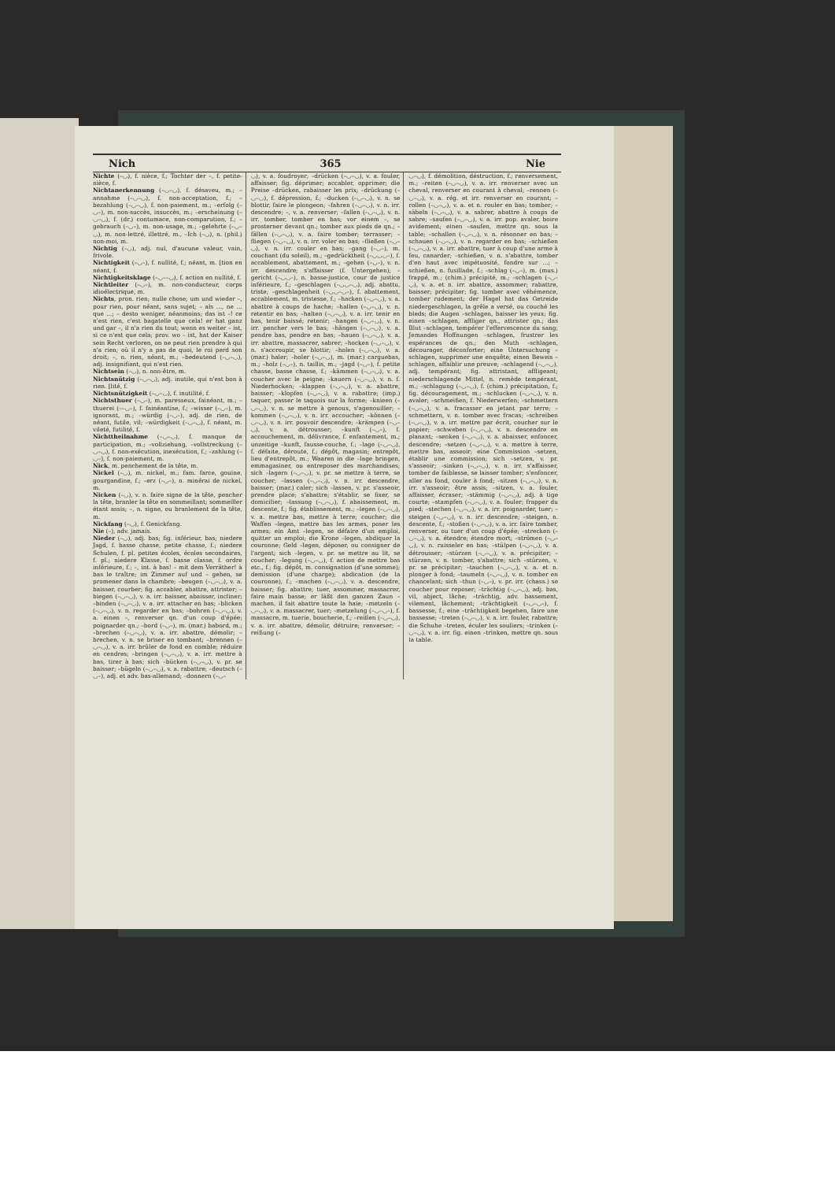Nich 365 Nie
Nichte (–◡), f. nièce, f.; Tochter der –, f. petite-nièce, f.
Nichtanerkennung (–◡–◡), f. désaveu, m.; –annahme (–◡–◡), f. non-acceptation, f.; –bezahlung (–◡–◡), f. non-paiement, m.; –erfolg (–◡–), m. non-succès, insuccès, m.; –erscheinung (–◡–◡), f. (dr.) contumace, non-comparution, f.; –gebrauch (–◡–), m. non-usage, m.; –gelehrte (–◡–◡), m. non-lettré, illettré, m., –Ich (–◡), n. (phil.) non-moi, m.
Nichtig (–◡), adj. nul, d'aucune valeur, vain, frivole.
Nichtigkeit (–◡–), f. nullité, f.; néant, m. [tion en néant, f.
Nichtigkeitsklage (–◡––◡), f. action en nullité, f.
Nichtleiter (–◡–), m. non-conducteur, corps idioélectrique, m.
Nichts, pron. rien; nulle chose; um und wieder –, pour rien, pour néant, sans sujet; – als ..., ne ... que ...; – desto weniger, néanmoins; das ist –! ce n'est rien, c'est bagatelle que cela! er hat ganz und gar –, il n'a rien du tout; wenn es weiter – ist, si ce n'est que cela; prov. wo – ist, hat der Kaiser sein Recht verloren, on ne peut rien prendre à qui n'a rien; où il n'y a pas de quoi, le roi perd son droit; –, n. rien, néant, m.; –bedeutend (–◡–◡), adj. insignifiant, qui n'est rien.
Nichtsein (–◡), n. non-être, m.
Nichtsnützig (–◡–◡), adj. inutile, qui n'est bon à rien. [lité, f.
Nichtsnützigkeit (–◡–◡), f. inutilité, f.
Nichtsthuer (–◡–), m. paresseux, fainéant, m.; –thuerei (––◡–), f. fainéantise, f.; –wisser (–◡–), m. ignorant, m.; –würdig (–◡–), adj. de rien, de néant, futile, vil; –würdigkeit (–◡–◡), f. néant, m. vileté, futilité, f.
Nichttheilnahme (–◡–◡), f. manque de participation, m.; –vollziehung, –vollstreckung (–◡–◡), f. non-exécution, inexécution, f.; –zahlung (–◡–), f. non-paiement, m.
Nick, m. penchement de la tête, m.
Nickel (–◡), m. nickel, m.; fam. farce, gouine, gourgandine, f.; –erz (–◡–), n. minérai de nickel, m.
Nicken (–◡), v. n. faire signe de la tête, pencher la tête, branler la tête en sommeillant; sommeiller étant assis; –, n. signe, ou branlement de la tête, m.
Nickfang (–◡), f. Genickfang.
Nie (–), adv. jamais.
Nieder (–◡), adj. bas; fig. inférieur, bas; niedere Jagd, f. basse chasse, petite chasse, f.; niedere Schulen, f. pl. petites écoles, écoles secondaires, f. pl.; niedere Klasse, f. basse classe, f. ordre inférieure, f.; –, int. à bas! – mit dem Verräther! à bas le traître; im Zimmer auf und – gehen, se promener dans la chambre; –beugen (–◡–◡), v. a. baisser, courber; fig. accabler, abattre, attrister; –biegen (–◡–◡), v. a. irr. baisser, abaisser, incliner; –binden (–◡–◡), v. a. irr. attacher en bas; –blicken (–◡–◡), v. n. regarder en bas; –bohren (–◡–◡), v. a. einen –, renverser qn. d'un coup d'épée; poignarder qn.; –bord (–◡–), m. (mar.) babord, m.; –brechen (–◡–◡), v. a. irr. abattre, démolir; –brechen, v. n. se briser en tombant; –brennen (–◡–◡), v. a. irr. brûler de fond en comble; réduire en cendres; –bringen (–◡–◡), v. a. irr. mettre à bas, tirer à bas; sich –bücken (–◡–◡), v. pr. se baisser; –bügeln (–◡–◡), v. a. rabattre; –deutsch (–◡–), adj. et adv. bas-allemand; –donnern (–◡–
◡), v. a. foudroyer; –drücken (–◡–◡), v. a. fouler, affaisser; fig. déprimer; accabler, opprimer; die Preise –drücken, rabaisser les prix; –drückung (–◡–◡), f. dépression, f.; –ducken (–◡–◡), v. n. se blottir, faire le plongeon; –fahren (–◡–◡), v. n. irr. descendre; –, v. a. renverser; –fallen (–◡–◡), v. n. irr. tomber, tomber en bas; vor einem –, se prosterner devant qn.; tomber aux pieds de qn.; –fällen (–◡–◡), v. a. faire tomber; terrasser; –fliegen (–◡–◡), v. n. irr. voler en bas; –fließen (–◡–◡), v. n. irr. couler en bas; –gang (–◡–), m. couchant (du soleil), m.; –gedrücktheit (–◡◡◡–), f. accablement, abattement, m.; –gehen (–◡–), v. n. irr. descendre; s'affaisser (f. Untergehen); –gericht (–◡◡–), n. basse-justice, cour de justice inférieure, f.; –geschlagen (–◡◡–◡), adj. abattu, triste; –geschlagenheit (–◡◡–◡–), f. abattement, accablement, m. tristesse, f.; –hacken (–◡–◡), v. a. abattre à coups de hache; –hallen (–◡–◡), v. n. retentir en bas; –halten (–◡–◡), v. a. irr. tenir en bas, tenir baissé; retenir; –hangen (–◡–◡), v. n. irr. pencher vers le bas; –hängen (–◡–◡), v. a. pendre bas, pendre en bas; –hauen (–◡–◡), v. a. irr. abattre, massacrer, sabrer; –hocken (–◡–◡), v. n. s'accroupir, se blottir; –holen (–◡–◡), v. a. (mar.) haler; –holer (–◡–◡), m. (mar.) carguebas, m.; –holz (–◡–), n. taillis, m.; –jagd (–◡–), f. petite chasse, basse chasse, f.; –kämmen (–◡–◡), v. a. coucher avec le peigne; –kauern (–◡–◡), v. n. f. Niederhocken; –klappen (–◡–◡), v. a. abattre, baisser; –klopfen (–◡–◡), v. a. rabattre; (imp.) taquer, passer le taquois sur la forme; –knieen (–◡–◡), v. n. se mettre à genoux, s'agenouiller; –kommen (–◡–◡), v. n. irr. accoucher; –können (–◡–◡), v. n. irr. pouvoir descendre; –krämpen (–◡–◡), v. a. détrousser; –kunft (–◡–), f. accouchement, m. délivrance, f. enfantement, m.; unzeitige –kunft, fausse-couche, f.; –lage (–◡–◡), f. défaite, déroute, f.; dépôt, magasin; entrepôt, lieu d'entrepôt, m.; Waaren in die –lage bringen, emmagasiner, ou entreposer des marchandises; sich –lagern (–◡–◡), v. pr. se mettre à terre, se coucher; –lassen (–◡–◡), v. n. irr. descendre, baisser; (mar.) caler; sich –lassen, v. pr. s'asseoir, prendre place; s'abattre; s'établir, se fixer, se domicilier; –lassung (–◡–◡), f. abaissement, m. descente, f.; fig. établissement, m.; –legen (–◡–◡), v. a. mettre bas, mettre à terre; coucher; die Waffen –legen, mettre bas les armes, poser les armes; ein Amt –legen, se défaire d'un emploi, quitter un emploi; die Krone –legen, abdiquer la couronne; Geld –legen, déposer, ou consigner de l'argent; sich –legen, v. pr. se mettre au lit, se coucher; –legung (–◡–◡), f. action de mettre bas etc., f.; fig. dépôt, m. consignation (d'une somme); demission (d'une charge); abdication (de la couronne), f.; –machen (–◡–◡), v. a. descendre, baisser; fig. abattre; tuer, assommer, massacrer, faire main basse; er läßt den ganzen Zaun –machen, il fait abattre toute la haie; –metzeln (–◡–◡), v. a. massacrer, tuer; –metzelung (–◡–◡–), f. massacre, m. tuerie, boucherie, f.; –reißen (–◡–◡), v. a. irr. abattre, démolir, détruire; renverser; –reißung (–
◡–◡), f. démolition, déstruction, f.; renversement, m.; –reiten (–◡–◡), v. a. irr. renverser avec un cheval, renverser en courant à cheval; –rennen (–◡–◡), v. a. rég. et irr. renverser en courant; –rollen (–◡–◡), v. a. et n. rouler en bas; tomber; –säbeln (–◡–◡), v. a. sabrer, abattre à coups de sabre; –saufen (–◡–◡), v. a. irr. pop. avaler, boire avidement; einen –saufen, mettre qn. sous la table; –schallen (–◡–◡), v. n. résonner en bas; –schauen (–◡–◡), v. n. regarder en bas; –schießen (–◡–◡), v. a. irr. abattre, tuer à coup d'une arme à feu, canarder; –schießen, v. n. s'abattre, tomber d'en haut avec impétuosité, fondre sur ...; –schießen, n. fusillade, f.; –schlag (–◡–), m. (mus.) frappé, m.; (chim.) précipité, m.; –schlagen (–◡–◡), v. a. et n. irr. abattre, assommer; rabattre, baisser; précipiter; fig. tomber avec véhémence, tomber rudement; der Hagel hat das Getreide niedergeschlagen, la grêle a versé, ou couché les bleds; die Augen –schlagen, baisser les yeux; fig. einen –schlagen, affliger qn., attrister qn.; das Blut –schlagen, tempérer l'effervescence du sang; Jemandes Hoffnungen –schlagen, frustrer les espérances de qn.; den Muth –schlagen, décourager, déconforter; eine Untersuchung –schlagen, supprimer une enquête; einen Beweis –schlagen, affaiblir une preuve; –schlagend (–◡–◡), adj. tempérant; fig. attristant, affligeant; niederschlagende Mittel, n. remède tempérant, m.; –schlagung (–◡–◡), f. (chim.) précipitation, f.; fig. découragement, m.; –schlucken (–◡–◡), v. n. avaler; –schmeißen, f. Niederwerfen; –schmettern (–◡–◡), v. a. fracasser en jetant par terre; –schmettern, v. n. tomber avec fracas; –schreiben (–◡–◡), v. a. irr. mettre par écrit, coucher sur le papier; –schweben (–◡–◡), v. n. descendre en planant; –senken (–◡–◡), v. a. abaisser, enfoncer, descendre; –setzen (–◡–◡), v. a. mettre à terre, mettre bas, asseoir; eine Commission –setzen, établir une commission; sich –setzen, v. pr. s'asseoir; –sinken (–◡–◡), v. n. irr. s'affaisser, tomber de faiblesse, se laisser tomber; s'enfoncer, aller au fond, couler à fond; –sitzen (–◡–◡), v. n. irr. s'asseoir; être assis; –sitzen, v. a. fouler, affaisser, écraser; –stämmig (–◡–◡), adj. à tige courte; –stampfen (–◡–◡), v. a. fouler; frapper du pied; –stechen (–◡–◡), v. a. irr. poignarder, tuer; –steigen (–◡–◡), v. n. irr. descendre; –steigen, n. descente, f.; –stoßen (–◡–◡), v. a. irr. faire tomber, renverser, ou tuer d'un coup d'épée; –strecken (–◡–◡), v. a. étendre; étendre mort; –strömen (–◡–◡), v. n. ruisseler en bas; –stülpen (–◡–◡), v. a. détrousser; –stürzen (–◡–◡), v. a. précipiter; –stürzen, v. n. tomber, s'abattre; sich –stürzen, v. pr. se précipiter; –tauchen (–◡–◡), v. a. et n. plonger à fond; –taumeln (–◡–◡), v. n. tomber en chancelant; sich –thun (–◡–), v. pr. irr. (chass.) se coucher pour reposer; –trächtig (–◡–◡), adj. bas, vil, abject, lâche; –trächtig, adv. bassement, vilement, lâchement; –trächtigkeit (–◡–◡–), f. bassesse, f.; eine –trächtigkeit begehen, faire une bassesse; –treten (–◡–◡), v. a. irr. fouler, rabattre; die Schuhe –treten, éculer les souliers; –trinken (–◡–◡), v. a. irr. fig. einen –trinken, mettre qn. sous la table.